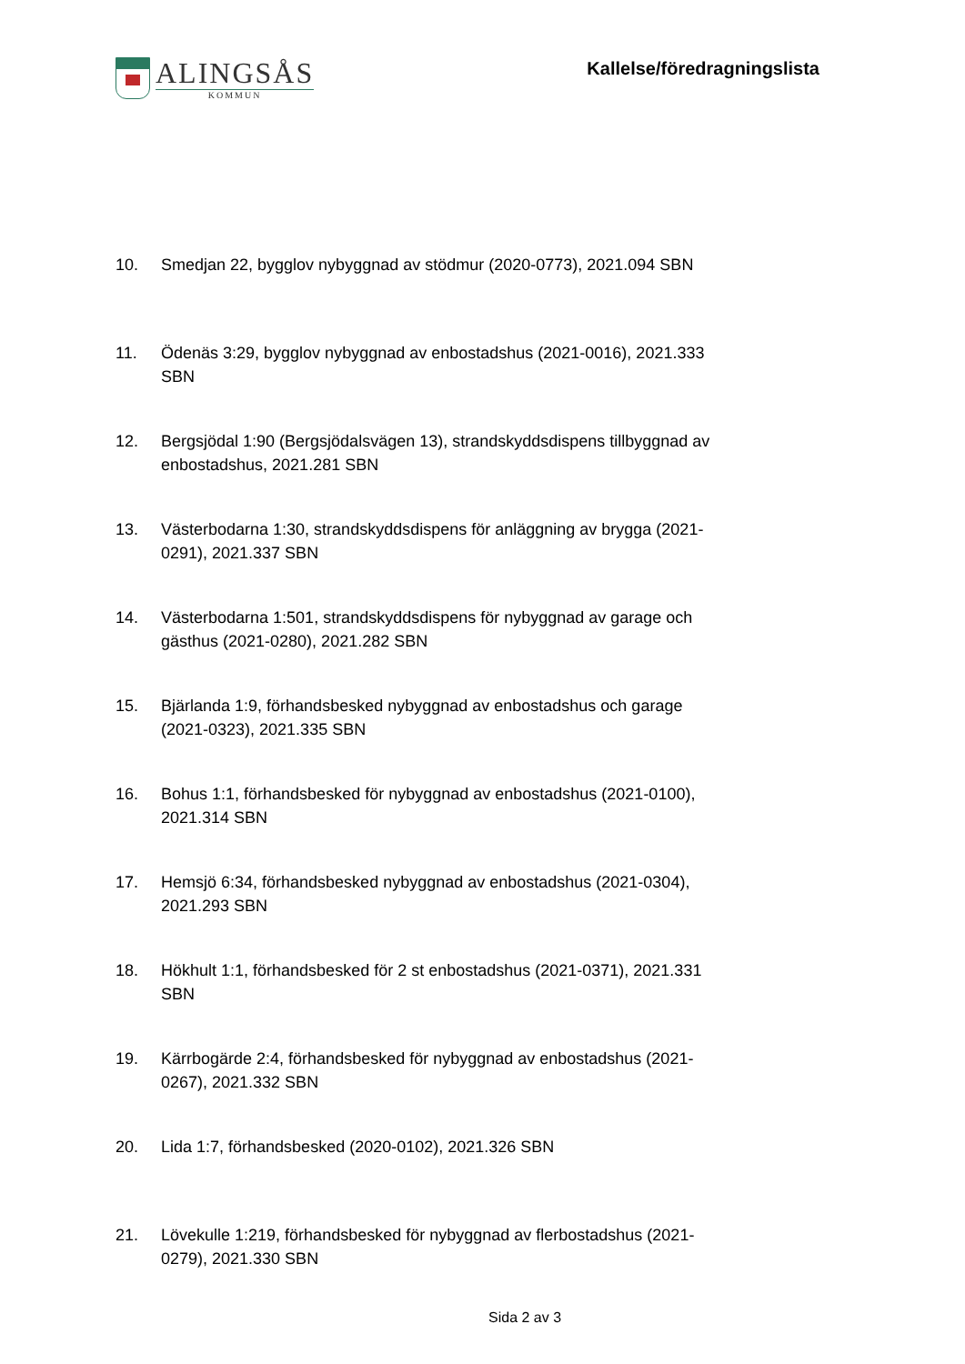ALINGSÅS
KOMMUN
Kallelse/föredragningslista
10. Smedjan 22, bygglov nybyggnad av stödmur (2020-0773), 2021.094 SBN
11. Ödenäs 3:29, bygglov nybyggnad av enbostadshus (2021-0016), 2021.333 SBN
12. Bergsjödal 1:90 (Bergsjödalsvägen 13), strandskyddsdispens tillbyggnad av enbostadshus, 2021.281 SBN
13. Västerbodarna 1:30, strandskyddsdispens för anläggning av brygga (2021-0291), 2021.337 SBN
14. Västerbodarna 1:501, strandskyddsdispens för nybyggnad av garage och gästhus (2021-0280), 2021.282 SBN
15. Bjärlanda 1:9, förhandsbesked nybyggnad av enbostadshus och garage (2021-0323), 2021.335 SBN
16. Bohus 1:1, förhandsbesked för nybyggnad av enbostadshus (2021-0100), 2021.314 SBN
17. Hemsjö 6:34, förhandsbesked nybyggnad av enbostadshus (2021-0304), 2021.293 SBN
18. Hökhult 1:1, förhandsbesked för 2 st enbostadshus (2021-0371), 2021.331 SBN
19. Kärrbogärde 2:4, förhandsbesked för nybyggnad av enbostadshus (2021-0267), 2021.332 SBN
20. Lida 1:7, förhandsbesked (2020-0102), 2021.326 SBN
21. Lövekulle 1:219, förhandsbesked för nybyggnad av flerbostadshus (2021-0279), 2021.330 SBN
Sida 2 av 3